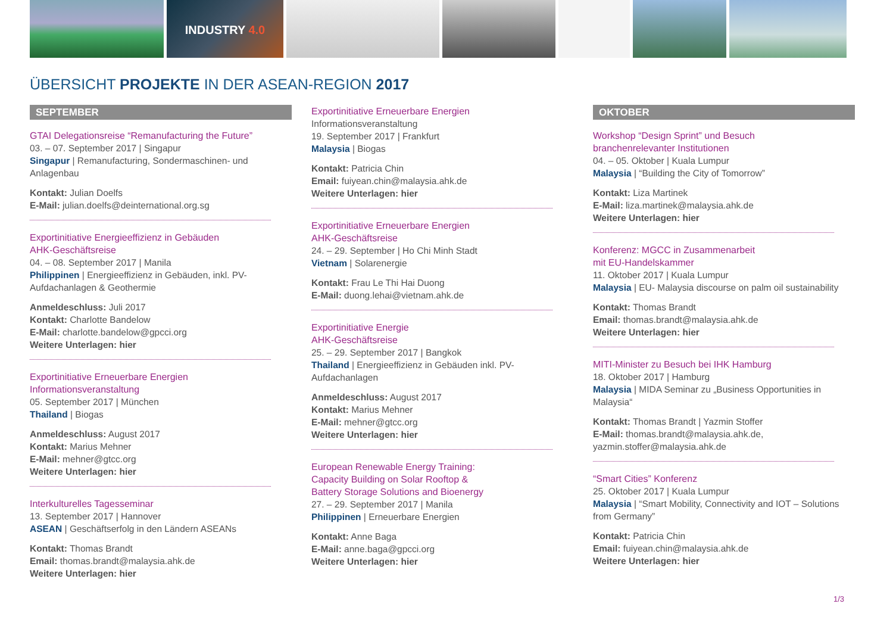INDUSTRY 4.0
ÜBERSICHT PROJEKTE IN DER ASEAN-REGION 2017
SEPTEMBER
GTAI Delegationsreise “Remanufacturing the Future”
03. – 07. September 2017 | Singapur
Singapur | Remanufacturing, Sondermaschinen- und Anlagenbau
Kontakt: Julian Doelfs
E-Mail: julian.doelfs@deinternational.org.sg
Exportinitiative Energieeffizienz in Gebäuden
AHK-Geschäftsreise
04. – 08. September 2017 | Manila
Philippinen | Energieeffizienz in Gebäuden, inkl. PV-Aufdachanlagen & Geothermie
Anmeldeschluss: Juli 2017
Kontakt: Charlotte Bandelow
E-Mail: charlotte.bandelow@gpcci.org
Weitere Unterlagen: hier
Exportinitiative Erneuerbare Energien
Informationsveranstaltung
05. September 2017 | München
Thailand | Biogas
Anmeldeschluss: August 2017
Kontakt: Marius Mehner
E-Mail: mehner@gtcc.org
Weitere Unterlagen: hier
Interkulturelles Tagesseminar
13. September 2017 | Hannover
ASEAN | Geschäftserfolg in den Ländern ASEANs
Kontakt: Thomas Brandt
Email: thomas.brandt@malaysia.ahk.de
Weitere Unterlagen: hier
Exportinitiative Erneuerbare Energien
Informationsveranstaltung
19. September 2017 | Frankfurt
Malaysia | Biogas
Kontakt: Patricia Chin
Email: fuiyean.chin@malaysia.ahk.de
Weitere Unterlagen: hier
Exportinitiative Erneuerbare Energien
AHK-Geschäftsreise
24. – 29. September | Ho Chi Minh Stadt
Vietnam | Solarenergie
Kontakt: Frau Le Thi Hai Duong
E-Mail: duong.lehai@vietnam.ahk.de
Exportinitiative Energie
AHK-Geschäftsreise
25. – 29. September 2017 | Bangkok
Thailand | Energieeffizienz in Gebäuden inkl. PV-Aufdachanlagen
Anmeldeschluss: August 2017
Kontakt: Marius Mehner
E-Mail: mehner@gtcc.org
Weitere Unterlagen: hier
European Renewable Energy Training:
Capacity Building on Solar Rooftop &
Battery Storage Solutions and Bioenergy
27. – 29. September 2017 | Manila
Philippinen | Erneuerbare Energien
Kontakt: Anne Baga
E-Mail: anne.baga@gpcci.org
Weitere Unterlagen: hier
OKTOBER
Workshop “Design Sprint” und Besuch
branchenrelevanter Institutionen
04. – 05. Oktober | Kuala Lumpur
Malaysia | “Building the City of Tomorrow”
Kontakt: Liza Martinek
E-Mail: liza.martinek@malaysia.ahk.de
Weitere Unterlagen: hier
Konferenz: MGCC in Zusammenarbeit
mit EU-Handelskammer
11. Oktober 2017 | Kuala Lumpur
Malaysia | EU- Malaysia discourse on palm oil sustainability
Kontakt: Thomas Brandt
Email: thomas.brandt@malaysia.ahk.de
Weitere Unterlagen: hier
MITI-Minister zu Besuch bei IHK Hamburg
18. Oktober 2017 | Hamburg
Malaysia | MIDA Seminar zu „Business Opportunities in Malaysia“
Kontakt: Thomas Brandt | Yazmin Stoffer
E-Mail: thomas.brandt@malaysia.ahk.de, yazmin.stoffer@malaysia.ahk.de
“Smart Cities” Konferenz
25. Oktober 2017 | Kuala Lumpur
Malaysia | “Smart Mobility, Connectivity and IOT – Solutions from Germany”
Kontakt: Patricia Chin
Email: fuiyean.chin@malaysia.ahk.de
Weitere Unterlagen: hier
1/3